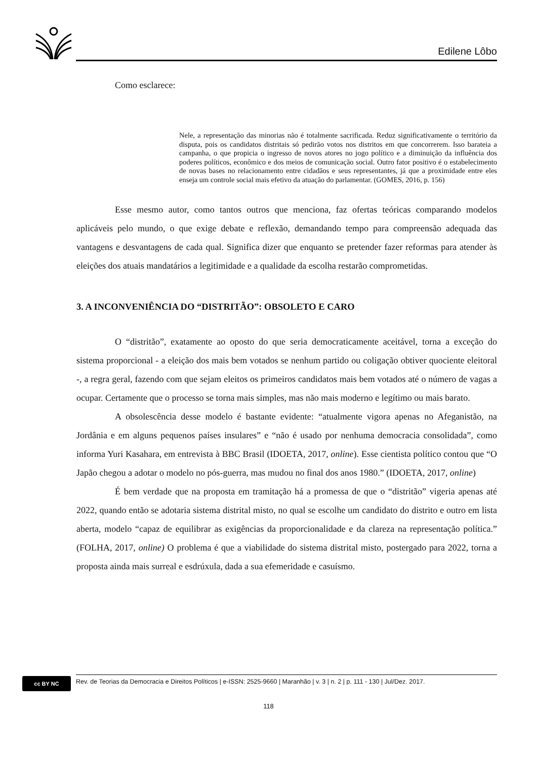Edilene Lôbo
Como esclarece:
Nele, a representação das minorias não é totalmente sacrificada. Reduz significativamente o território da disputa, pois os candidatos distritais só pedirão votos nos distritos em que concorrerem. Isso barateia a campanha, o que propicia o ingresso de novos atores no jogo político e a diminuição da influência dos poderes políticos, econômico e dos meios de comunicação social. Outro fator positivo é o estabelecimento de novas bases no relacionamento entre cidadãos e seus representantes, já que a proximidade entre eles enseja um controle social mais efetivo da atuação do parlamentar. (GOMES, 2016, p. 156)
Esse mesmo autor, como tantos outros que menciona, faz ofertas teóricas comparando modelos aplicáveis pelo mundo, o que exige debate e reflexão, demandando tempo para compreensão adequada das vantagens e desvantagens de cada qual. Significa dizer que enquanto se pretender fazer reformas para atender às eleições dos atuais mandatários a legitimidade e a qualidade da escolha restarão comprometidas.
3. A INCONVENIÊNCIA DO “DISTRITÃO”: OBSOLETO E CARO
O “distritão”, exatamente ao oposto do que seria democraticamente aceitável, torna a exceção do sistema proporcional - a eleição dos mais bem votados se nenhum partido ou coligação obtiver quociente eleitoral -, a regra geral, fazendo com que sejam eleitos os primeiros candidatos mais bem votados até o número de vagas a ocupar. Certamente que o processo se torna mais simples, mas não mais moderno e legítimo ou mais barato.
A obsolescência desse modelo é bastante evidente: “atualmente vigora apenas no Afeganistão, na Jordânia e em alguns pequenos países insulares” e “não é usado por nenhuma democracia consolidada”, como informa Yuri Kasahara, em entrevista à BBC Brasil (IDOETA, 2017, online). Esse cientista político contou que “O Japão chegou a adotar o modelo no pós-guerra, mas mudou no final dos anos 1980.” (IDOETA, 2017, online)
É bem verdade que na proposta em tramitação há a promessa de que o “distritão” vigeria apenas até 2022, quando então se adotaria sistema distrital misto, no qual se escolhe um candidato do distrito e outro em lista aberta, modelo “capaz de equilibrar as exigências da proporcionalidade e da clareza na representação política.” (FOLHA, 2017, online) O problema é que a viabilidade do sistema distrital misto, postergado para 2022, torna a proposta ainda mais surreal e esdrúxula, dada a sua efemeridade e casuísmo.
cc BY NC
Rev. de Teorias da Democracia e Direitos Políticos | e-ISSN: 2525-9660 | Maranhão | v. 3 | n. 2 | p. 111 - 130 | Jul/Dez. 2017.
118